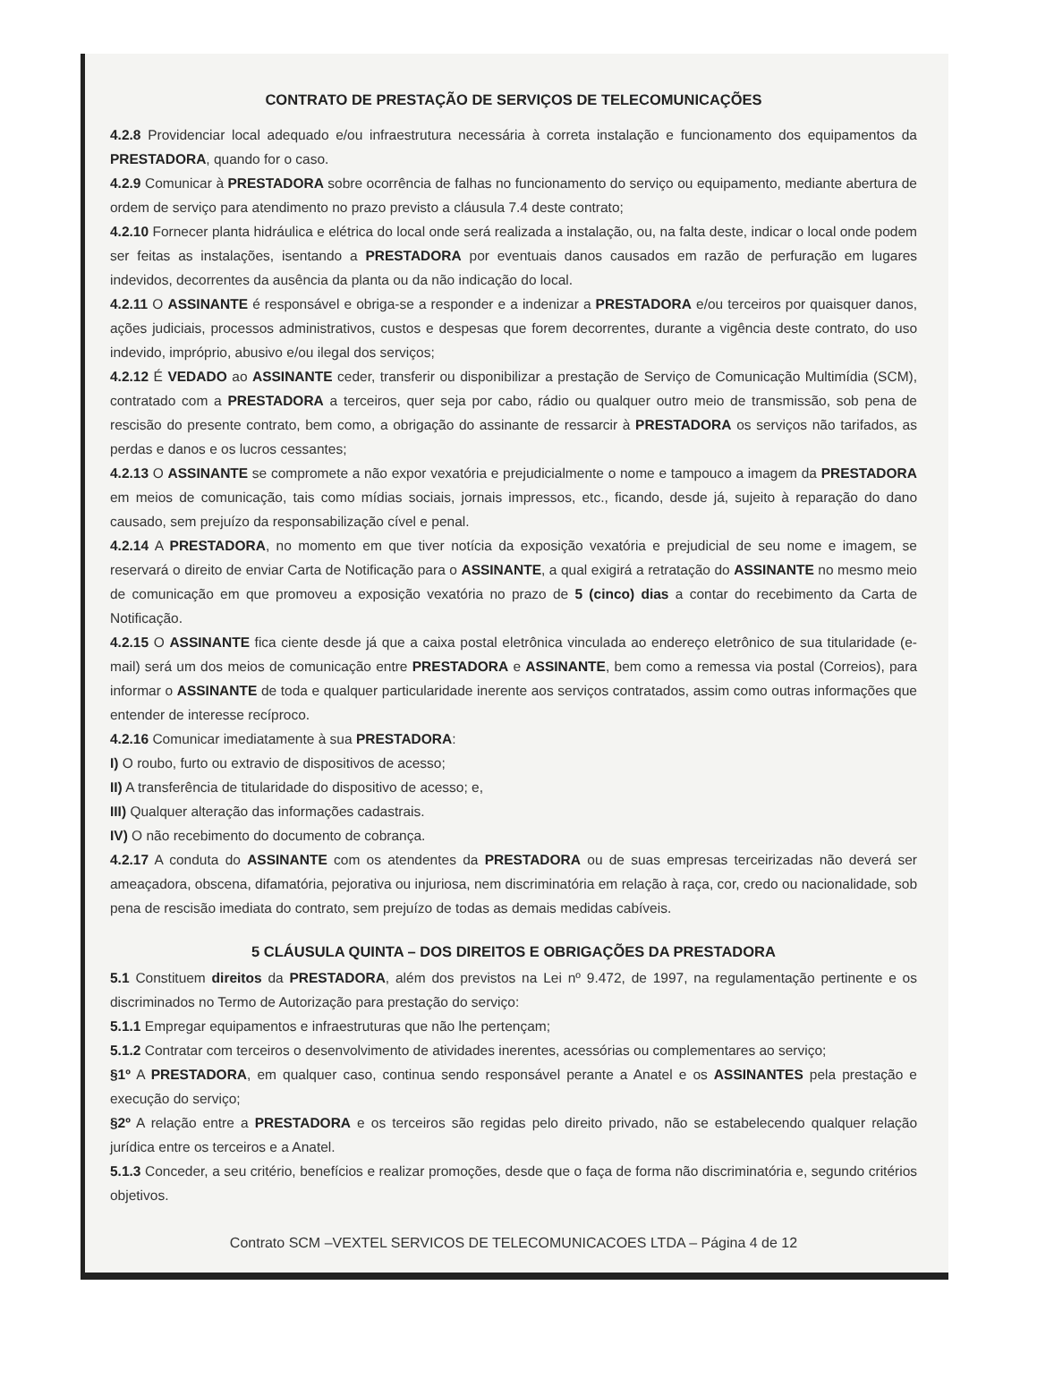CONTRATO DE PRESTAÇÃO DE SERVIÇOS DE TELECOMUNICAÇÕES
4.2.8 Providenciar local adequado e/ou infraestrutura necessária à correta instalação e funcionamento dos equipamentos da PRESTADORA, quando for o caso.
4.2.9 Comunicar à PRESTADORA sobre ocorrência de falhas no funcionamento do serviço ou equipamento, mediante abertura de ordem de serviço para atendimento no prazo previsto a cláusula 7.4 deste contrato;
4.2.10 Fornecer planta hidráulica e elétrica do local onde será realizada a instalação, ou, na falta deste, indicar o local onde podem ser feitas as instalações, isentando a PRESTADORA por eventuais danos causados em razão de perfuração em lugares indevidos, decorrentes da ausência da planta ou da não indicação do local.
4.2.11 O ASSINANTE é responsável e obriga-se a responder e a indenizar a PRESTADORA e/ou terceiros por quaisquer danos, ações judiciais, processos administrativos, custos e despesas que forem decorrentes, durante a vigência deste contrato, do uso indevido, impróprio, abusivo e/ou ilegal dos serviços;
4.2.12 É VEDADO ao ASSINANTE ceder, transferir ou disponibilizar a prestação de Serviço de Comunicação Multimídia (SCM), contratado com a PRESTADORA a terceiros, quer seja por cabo, rádio ou qualquer outro meio de transmissão, sob pena de rescisão do presente contrato, bem como, a obrigação do assinante de ressarcir à PRESTADORA os serviços não tarifados, as perdas e danos e os lucros cessantes;
4.2.13 O ASSINANTE se compromete a não expor vexatória e prejudicialmente o nome e tampouco a imagem da PRESTADORA em meios de comunicação, tais como mídias sociais, jornais impressos, etc., ficando, desde já, sujeito à reparação do dano causado, sem prejuízo da responsabilização cível e penal.
4.2.14 A PRESTADORA, no momento em que tiver notícia da exposição vexatória e prejudicial de seu nome e imagem, se reservará o direito de enviar Carta de Notificação para o ASSINANTE, a qual exigirá a retratação do ASSINANTE no mesmo meio de comunicação em que promoveu a exposição vexatória no prazo de 5 (cinco) dias a contar do recebimento da Carta de Notificação.
4.2.15 O ASSINANTE fica ciente desde já que a caixa postal eletrônica vinculada ao endereço eletrônico de sua titularidade (e-mail) será um dos meios de comunicação entre PRESTADORA e ASSINANTE, bem como a remessa via postal (Correios), para informar o ASSINANTE de toda e qualquer particularidade inerente aos serviços contratados, assim como outras informações que entender de interesse recíproco.
4.2.16 Comunicar imediatamente à sua PRESTADORA:
I) O roubo, furto ou extravio de dispositivos de acesso;
II) A transferência de titularidade do dispositivo de acesso; e,
III) Qualquer alteração das informações cadastrais.
IV) O não recebimento do documento de cobrança.
4.2.17 A conduta do ASSINANTE com os atendentes da PRESTADORA ou de suas empresas terceirizadas não deverá ser ameaçadora, obscena, difamatória, pejorativa ou injuriosa, nem discriminatória em relação à raça, cor, credo ou nacionalidade, sob pena de rescisão imediata do contrato, sem prejuízo de todas as demais medidas cabíveis.
5 CLÁUSULA QUINTA – DOS DIREITOS E OBRIGAÇÕES DA PRESTADORA
5.1 Constituem direitos da PRESTADORA, além dos previstos na Lei nº 9.472, de 1997, na regulamentação pertinente e os discriminados no Termo de Autorização para prestação do serviço:
5.1.1 Empregar equipamentos e infraestruturas que não lhe pertençam;
5.1.2 Contratar com terceiros o desenvolvimento de atividades inerentes, acessórias ou complementares ao serviço;
§1º A PRESTADORA, em qualquer caso, continua sendo responsável perante a Anatel e os ASSINANTES pela prestação e execução do serviço;
§2º A relação entre a PRESTADORA e os terceiros são regidas pelo direito privado, não se estabelecendo qualquer relação jurídica entre os terceiros e a Anatel.
5.1.3 Conceder, a seu critério, benefícios e realizar promoções, desde que o faça de forma não discriminatória e, segundo critérios objetivos.
Contrato SCM –VEXTEL SERVICOS DE TELECOMUNICACOES LTDA – Página 4 de 12